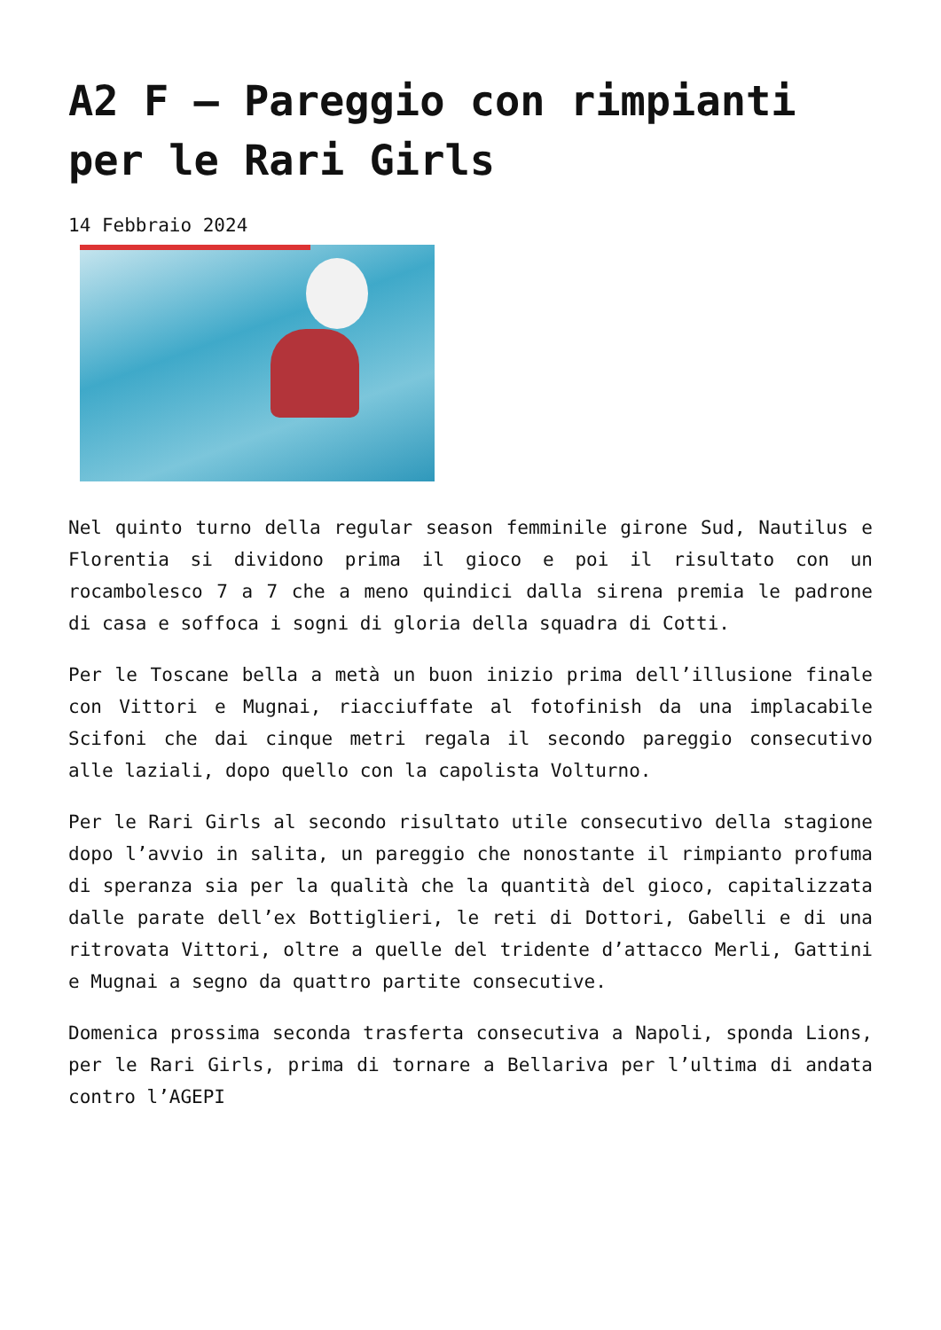A2 F – Pareggio con rimpianti per le Rari Girls
14 Febbraio 2024
Nel quinto turno della regular season femminile girone Sud, Nautilus e Florentia si dividono prima il gioco e poi il risultato con un rocambolesco 7 a 7 che a meno quindici dalla sirena premia le padrone di casa e soffoca i sogni di gloria della squadra di Cotti.
Per le Toscane bella a metà un buon inizio prima dell’illusione finale con Vittori e Mugnai, riacciuffate al fotofinish da una implacabile Scifoni che dai cinque metri regala il secondo pareggio consecutivo alle laziali, dopo quello con la capolista Volturno.
Per le Rari Girls al secondo risultato utile consecutivo della stagione dopo l’avvio in salita, un pareggio che nonostante il rimpianto profuma di speranza sia per la qualità che la quantità del gioco, capitalizzata dalle parate dell’ex Bottiglieri, le reti di Dottori, Gabelli e di una ritrovata Vittori, oltre a quelle del tridente d’attacco Merli, Gattini e Mugnai a segno da quattro partite consecutive.
Domenica prossima seconda trasferta consecutiva a Napoli, sponda Lions, per le Rari Girls, prima di tornare a Bellariva per l’ultima di andata contro l’AGEPI